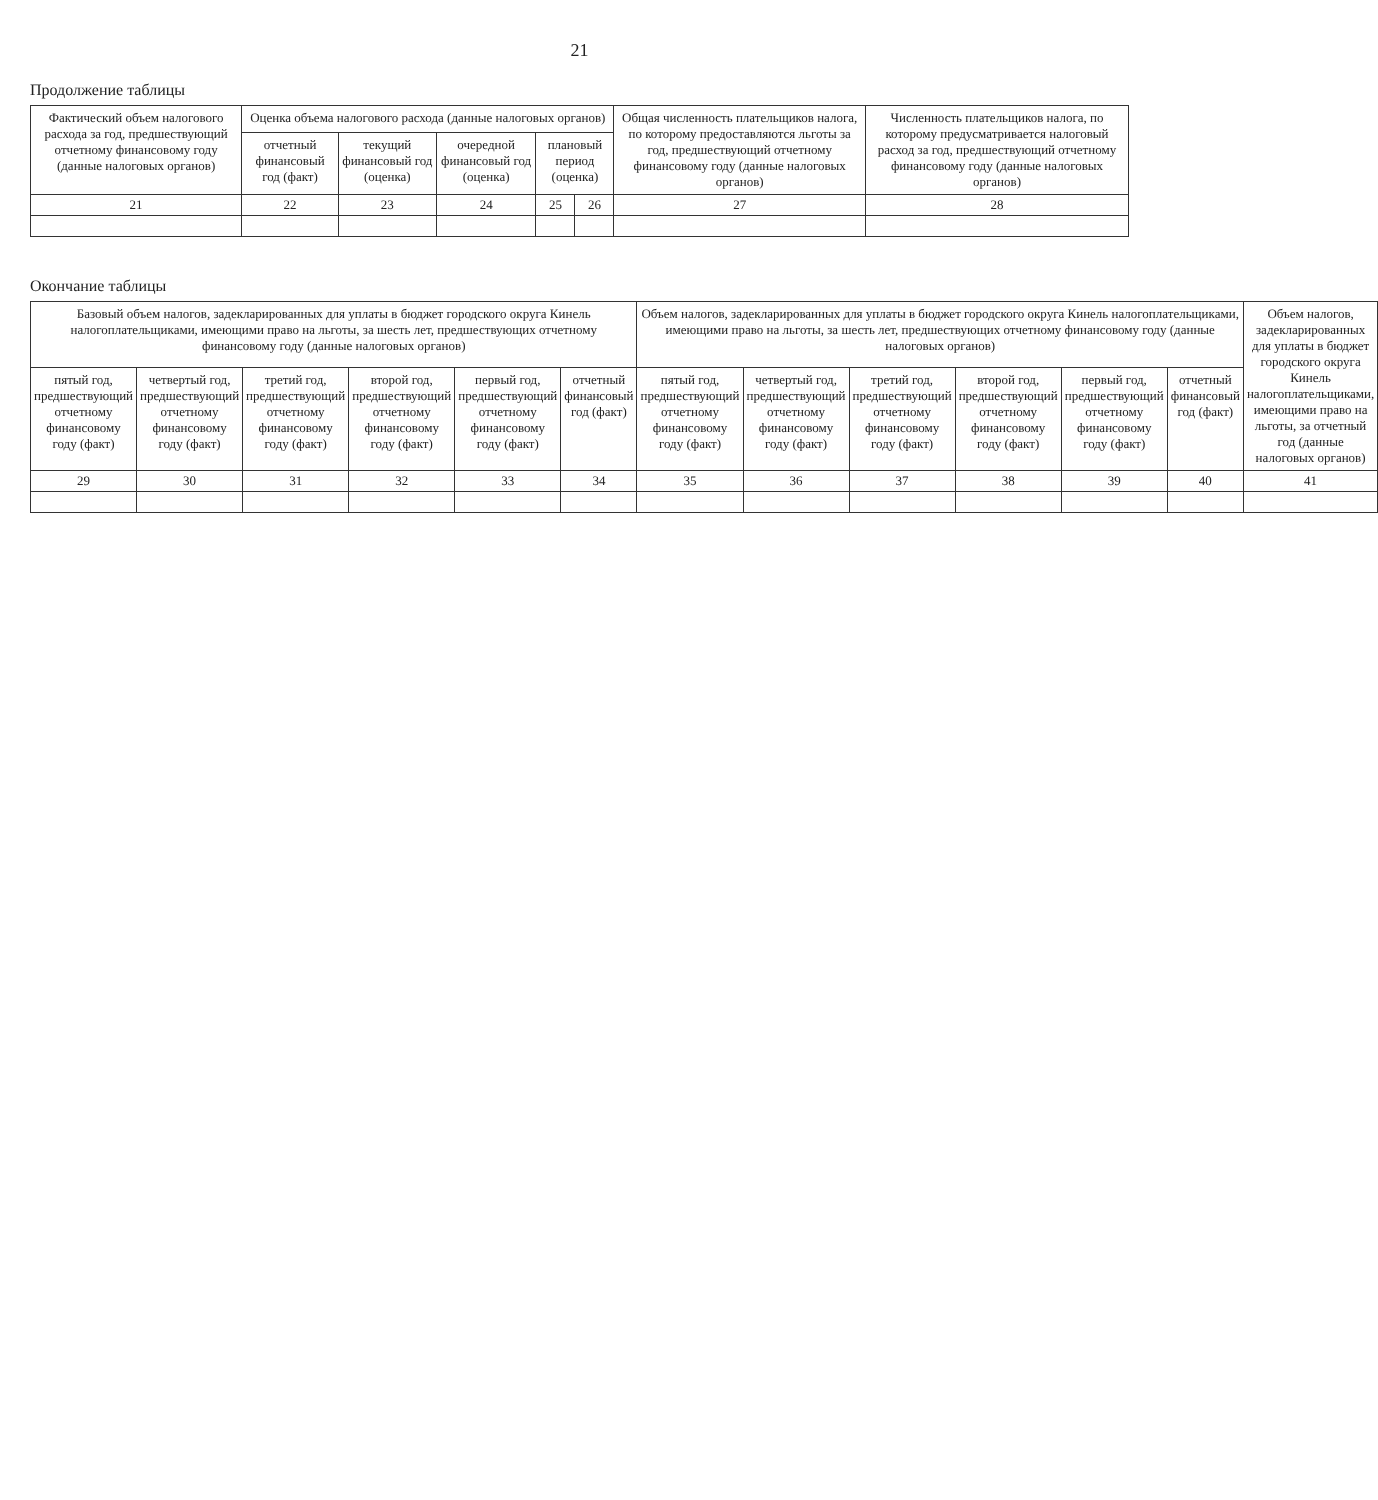21
Продолжение таблицы
| Фактический объем налогового расхода за год, предшествующий отчетному финансовому году (данные налоговых органов) | Оценка объема налогового расхода (данные налоговых органов) | | | | | Общая численность плательщиков налога, по которому предоставляются льготы за год, предшествующий отчетному финансовому году (данные налоговых органов) | Численность плательщиков налога, по которому предусматривается налоговый расход за год, предшествующий отчетному финансовому году (данные налоговых органов) |
| --- | --- | --- | --- | --- | --- | --- | --- |
| | отчетный финансовый год (факт) | текущий финансовый год (оценка) | очередной финансовый год (оценка) | плановый период (оценка) | | | |
| 21 | 22 | 23 | 24 | 25 | 26 | 27 | 28 |
Окончание таблицы
| Базовый объем налогов, задекларированных для уплаты в бюджет городского округа Кинель налогоплательщиками, имеющими право на льготы, за шесть лет, предшествующих отчетному финансовому году (данные налоговых органов) | | | | | | Объем налогов, задекларированных для уплаты в бюджет городского округа Кинель налогоплательщиками, имеющими право на льготы, за шесть лет, предшествующих отчетному финансовому году (данные налоговых органов) | | | | | | Объем налогов, задекларированных для уплаты в бюджет городского округа Кинель налогоплательщиками, имеющими право на льготы, за отчетный год (данные налоговых органов) |
| --- | --- | --- | --- | --- | --- | --- | --- | --- | --- | --- | --- | --- |
| пятый год, предшествующий отчетному финансовому году (факт) | четвертый год, предшествующий отчетному финансовому году (факт) | третий год, предшествующий отчетному финансовому году (факт) | второй год, предшествующий отчетному финансовому году (факт) | первый год, предшествующий отчетному финансовому году (факт) | отчетный финансовый год (факт) | пятый год, предшествующий отчетному финансовому году (факт) | четвертый год, предшествующий отчетному финансовому году (факт) | третий год, предшествующий отчетному финансовому году (факт) | второй год, предшествующий отчетному финансовому году (факт) | первый год, предшествующий отчетному финансовому году (факт) | отчетный финансовый год (факт) | |
| 29 | 30 | 31 | 32 | 33 | 34 | 35 | 36 | 37 | 38 | 39 | 40 | 41 |